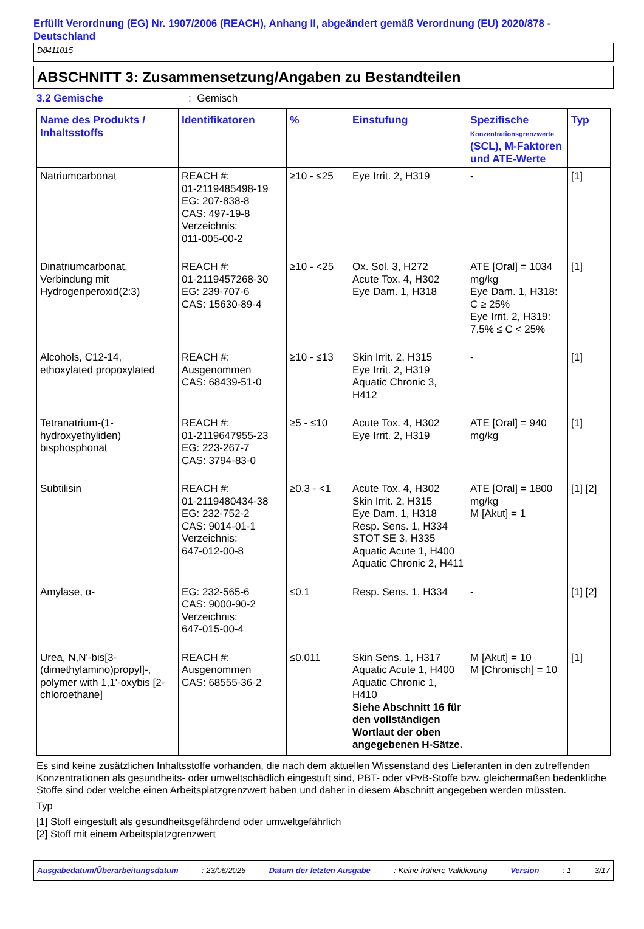Erfüllt Verordnung (EG) Nr. 1907/2006 (REACH), Anhang II, abgeändert gemäß Verordnung (EU) 2020/878 - Deutschland
D8411015
ABSCHNITT 3: Zusammensetzung/Angaben zu Bestandteilen
3.2 Gemische: Gemisch
| Name des Produkts / Inhaltsstoffs | Identifikatoren | % | Einstufung | Spezifische Konzentrationsgrenzwerte (SCL), M-Faktoren und ATE-Werte | Typ |
| --- | --- | --- | --- | --- | --- |
| Natriumcarbonat | REACH #: 01-2119485498-19 EG: 207-838-8 CAS: 497-19-8 Verzeichnis: 011-005-00-2 | ≥10 - ≤25 | Eye Irrit. 2, H319 | - | [1] |
| Dinatriumcarbonat, Verbindung mit Hydrogenperoxid(2:3) | REACH #: 01-2119457268-30 EG: 239-707-6 CAS: 15630-89-4 | ≥10 - <25 | Ox. Sol. 3, H272 Acute Tox. 4, H302 Eye Dam. 1, H318 | ATE [Oral] = 1034 mg/kg Eye Dam. 1, H318: C ≥ 25% Eye Irrit. 2, H319: 7.5% ≤ C < 25% | [1] |
| Alcohols, C12-14, ethoxylated propoxylated | REACH #: Ausgenommen CAS: 68439-51-0 | ≥10 - ≤13 | Skin Irrit. 2, H315 Eye Irrit. 2, H319 Aquatic Chronic 3, H412 | - | [1] |
| Tetranatrium-(1-hydroxyethyliden) bisphosphonat | REACH #: 01-2119647955-23 EG: 223-267-7 CAS: 3794-83-0 | ≥5 - ≤10 | Acute Tox. 4, H302 Eye Irrit. 2, H319 | ATE [Oral] = 940 mg/kg | [1] |
| Subtilisin | REACH #: 01-2119480434-38 EG: 232-752-2 CAS: 9014-01-1 Verzeichnis: 647-012-00-8 | ≥0.3 - <1 | Acute Tox. 4, H302 Skin Irrit. 2, H315 Eye Dam. 1, H318 Resp. Sens. 1, H334 STOT SE 3, H335 Aquatic Acute 1, H400 Aquatic Chronic 2, H411 | ATE [Oral] = 1800 mg/kg M [Akut] = 1 | [1] [2] |
| Amylase, α- | EG: 232-565-6 CAS: 9000-90-2 Verzeichnis: 647-015-00-4 | ≤0.1 | Resp. Sens. 1, H334 | - | [1] [2] |
| Urea, N,N'-bis[3-(dimethylamino)propyl]-, polymer with 1,1'-oxybis [2-chloroethane] | REACH #: Ausgenommen CAS: 68555-36-2 | ≤0.011 | Skin Sens. 1, H317 Aquatic Acute 1, H400 Aquatic Chronic 1, H410 Siehe Abschnitt 16 für den vollständigen Wortlaut der oben angegebenen H-Sätze. | M [Akut] = 10 M [Chronisch] = 10 | [1] |
Es sind keine zusätzlichen Inhaltsstoffe vorhanden, die nach dem aktuellen Wissenstand des Lieferanten in den zutreffenden Konzentrationen als gesundheits- oder umweltschädlich eingestuft sind, PBT- oder vPvB-Stoffe bzw. gleichermaßen bedenkliche Stoffe sind oder welche einen Arbeitsplatzgrenzwert haben und daher in diesem Abschnitt angegeben werden müssten.
Typ
[1] Stoff eingestuft als gesundheitsgefährdend oder umweltgefährlich
[2] Stoff mit einem Arbeitsplatzgrenzwert
Ausgabedatum/Überarbeitungsdatum: 23/06/2025 Datum der letzten Ausgabe: Keine frühere Validierung Version: 1 3/17